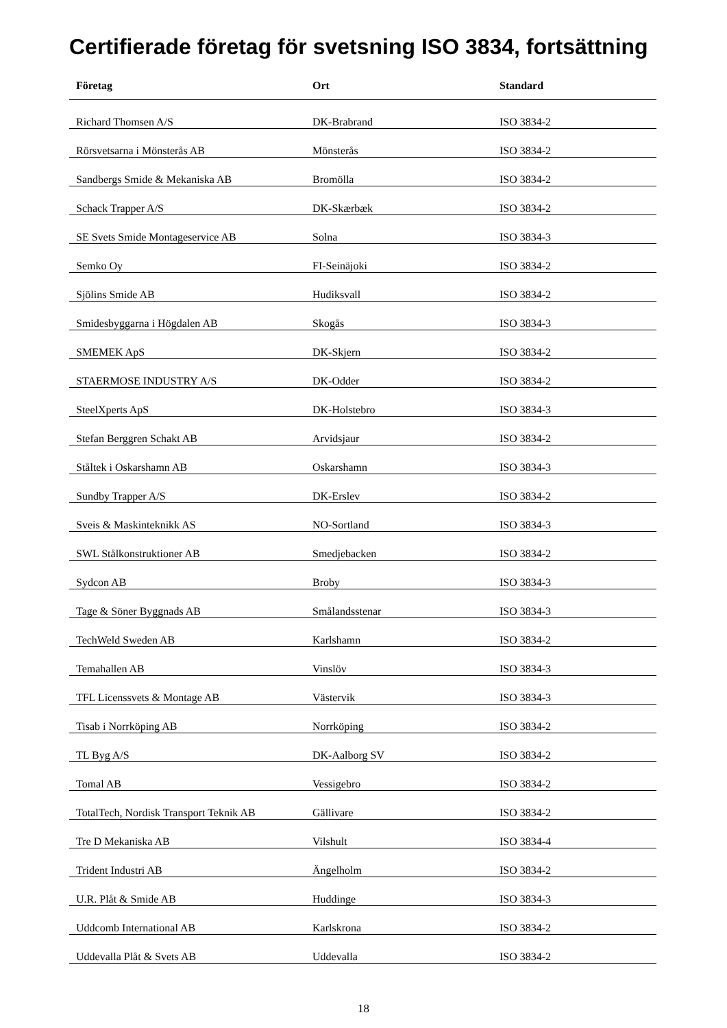Certifierade företag för svetsning ISO 3834, fortsättning
| Företag | Ort | Standard |
| --- | --- | --- |
| Richard Thomsen A/S | DK-Brabrand | ISO 3834-2 |
| Rörsvetsarna i Mönsterås AB | Mönsterås | ISO 3834-2 |
| Sandbergs Smide & Mekaniska AB | Bromölla | ISO 3834-2 |
| Schack Trapper A/S | DK-Skærbæk | ISO 3834-2 |
| SE Svets Smide Montageservice AB | Solna | ISO 3834-3 |
| Semko Oy | FI-Seinäjoki | ISO 3834-2 |
| Sjölins Smide AB | Hudiksvall | ISO 3834-2 |
| Smidesbyggarna i Högdalen AB | Skogås | ISO 3834-3 |
| SMEMEK ApS | DK-Skjern | ISO 3834-2 |
| STAERMOSE INDUSTRY A/S | DK-Odder | ISO 3834-2 |
| SteelXperts ApS | DK-Holstebro | ISO 3834-3 |
| Stefan Berggren Schakt AB | Arvidsjaur | ISO 3834-2 |
| Ståltek i Oskarshamn AB | Oskarshamn | ISO 3834-3 |
| Sundby Trapper A/S | DK-Erslev | ISO 3834-2 |
| Sveis & Maskinteknikk AS | NO-Sortland | ISO 3834-3 |
| SWL Stålkonstruktioner AB | Smedjebacken | ISO 3834-2 |
| Sydcon AB | Broby | ISO 3834-3 |
| Tage & Söner Byggnads AB | Smålandsstenar | ISO 3834-3 |
| TechWeld Sweden AB | Karlshamn | ISO 3834-2 |
| Temahallen AB | Vinslöv | ISO 3834-3 |
| TFL Licenssvets & Montage AB | Västervik | ISO 3834-3 |
| Tisab i Norrköping AB | Norrköping | ISO 3834-2 |
| TL Byg A/S | DK-Aalborg SV | ISO 3834-2 |
| Tomal AB | Vessigebro | ISO 3834-2 |
| TotalTech, Nordisk Transport Teknik AB | Gällivare | ISO 3834-2 |
| Tre D Mekaniska AB | Vilshult | ISO 3834-4 |
| Trident Industri AB | Ängelholm | ISO 3834-2 |
| U.R. Plåt & Smide AB | Huddinge | ISO 3834-3 |
| Uddcomb International AB | Karlskrona | ISO 3834-2 |
| Uddevalla Plåt & Svets AB | Uddevalla | ISO 3834-2 |
18